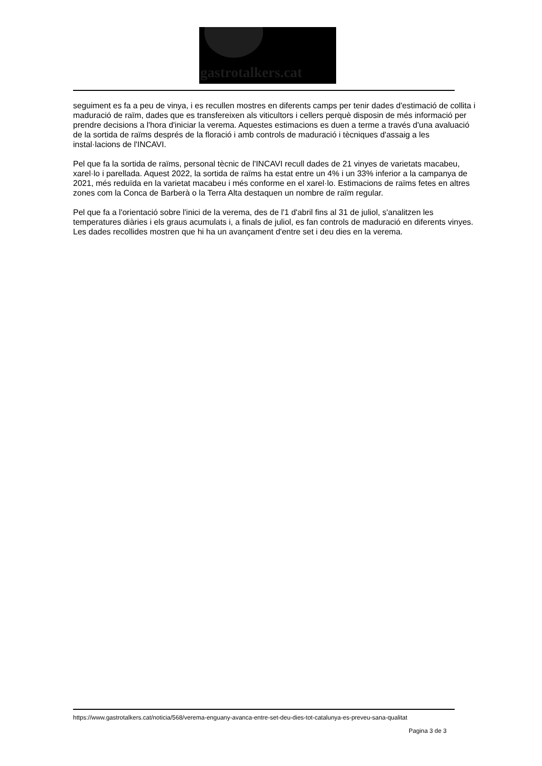gastrotalkers.cat
seguiment es fa a peu de vinya, i es recullen mostres en diferents camps per tenir dades d'estimació de collita i maduració de raïm, dades que es transfereixen als viticultors i cellers perquè disposin de més informació per prendre decisions a l'hora d'iniciar la verema. Aquestes estimacions es duen a terme a través d'una avaluació de la sortida de raïms després de la floració i amb controls de maduració i tècniques d'assaig a les instal·lacions de l'INCAVI.
Pel que fa la sortida de raïms, personal tècnic de l'INCAVI recull dades de 21 vinyes de varietats macabeu, xarel·lo i parellada. Aquest 2022, la sortida de raïms ha estat entre un 4% i un 33% inferior a la campanya de 2021, més reduïda en la varietat macabeu i més conforme en el xarel·lo. Estimacions de raïms fetes en altres zones com la Conca de Barberà o la Terra Alta destaquen un nombre de raïm regular.
Pel que fa a l'orientació sobre l'inici de la verema, des de l'1 d'abril fins al 31 de juliol, s'analitzen les temperatures diàries i els graus acumulats i, a finals de juliol, es fan controls de maduració en diferents vinyes. Les dades recollides mostren que hi ha un avançament d'entre set i deu dies en la verema.
https://www.gastrotalkers.cat/noticia/568/verema-enguany-avanca-entre-set-deu-dies-tot-catalunya-es-preveu-sana-qualitat
Pagina 3 de 3